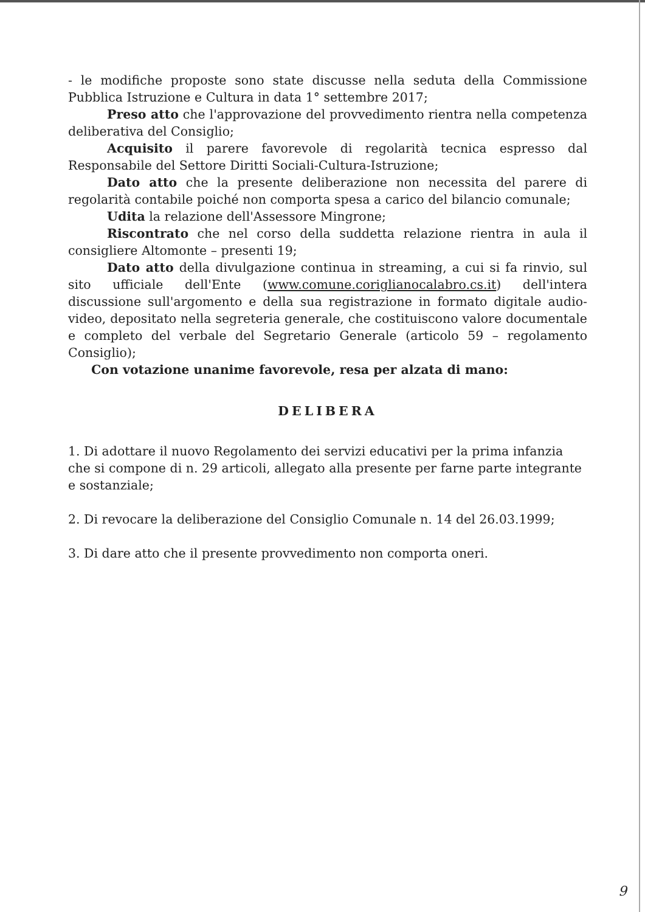- le modifiche proposte sono state discusse nella seduta della Commissione Pubblica Istruzione e Cultura in data 1° settembre 2017;
Preso atto che l'approvazione del provvedimento rientra nella competenza deliberativa del Consiglio;
Acquisito il parere favorevole di regolarità tecnica espresso dal Responsabile del Settore Diritti Sociali-Cultura-Istruzione;
Dato atto che la presente deliberazione non necessita del parere di regolarità contabile poiché non comporta spesa a carico del bilancio comunale;
Udita la relazione dell'Assessore Mingrone;
Riscontrato che nel corso della suddetta relazione rientra in aula il consigliere Altomonte – presenti 19;
Dato atto della divulgazione continua in streaming, a cui si fa rinvio, sul sito ufficiale dell'Ente (www.comune.coriglianocalabro.cs.it) dell'intera discussione sull'argomento e della sua registrazione in formato digitale audio-video, depositato nella segreteria generale, che costituiscono valore documentale e completo del verbale del Segretario Generale (articolo 59 – regolamento Consiglio);
Con votazione unanime favorevole, resa per alzata di mano:
DELIBERA
1. Di adottare il nuovo Regolamento dei servizi educativi per la prima infanzia che si compone di n. 29 articoli, allegato alla presente per farne parte integrante e sostanziale;
2. Di revocare la deliberazione del Consiglio Comunale n. 14 del 26.03.1999;
3. Di dare atto che il presente provvedimento non comporta oneri.
9